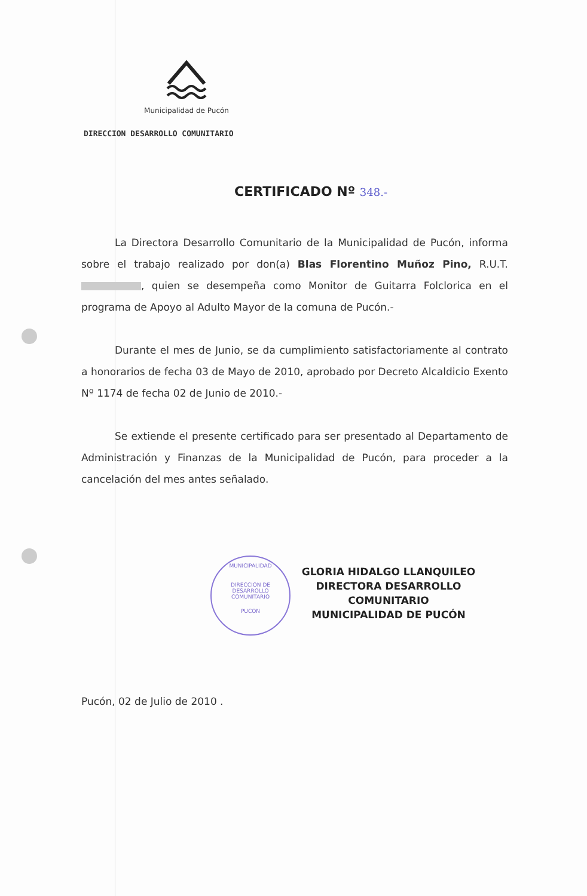Municipalidad de Pucón
DIRECCION DESARROLLO COMUNITARIO
CERTIFICADO Nº 348.-
La Directora Desarrollo Comunitario de la Municipalidad de Pucón, informa sobre el trabajo realizado por don(a) Blas Florentino Muñoz Pino, R.U.T. , quien se desempeña como Monitor de Guitarra Folclorica en el programa de Apoyo al Adulto Mayor de la comuna de Pucón.-
Durante el mes de Junio, se da cumplimiento satisfactoriamente al contrato a honorarios de fecha 03 de Mayo de 2010, aprobado por Decreto Alcaldicio Exento Nº 1174 de fecha 02 de Junio de 2010.-
Se extiende el presente certificado para ser presentado al Departamento de Administración y Finanzas de la Municipalidad de Pucón, para proceder a la cancelación del mes antes señalado.
MUNICIPALIDAD
DIRECCION DE
DESARROLLO
COMUNITARIO
PUCON
GLORIA HIDALGO LLANQUILEO
DIRECTORA DESARROLLO COMUNITARIO
MUNICIPALIDAD DE PUCÓN
Pucón, 02 de Julio de 2010 .